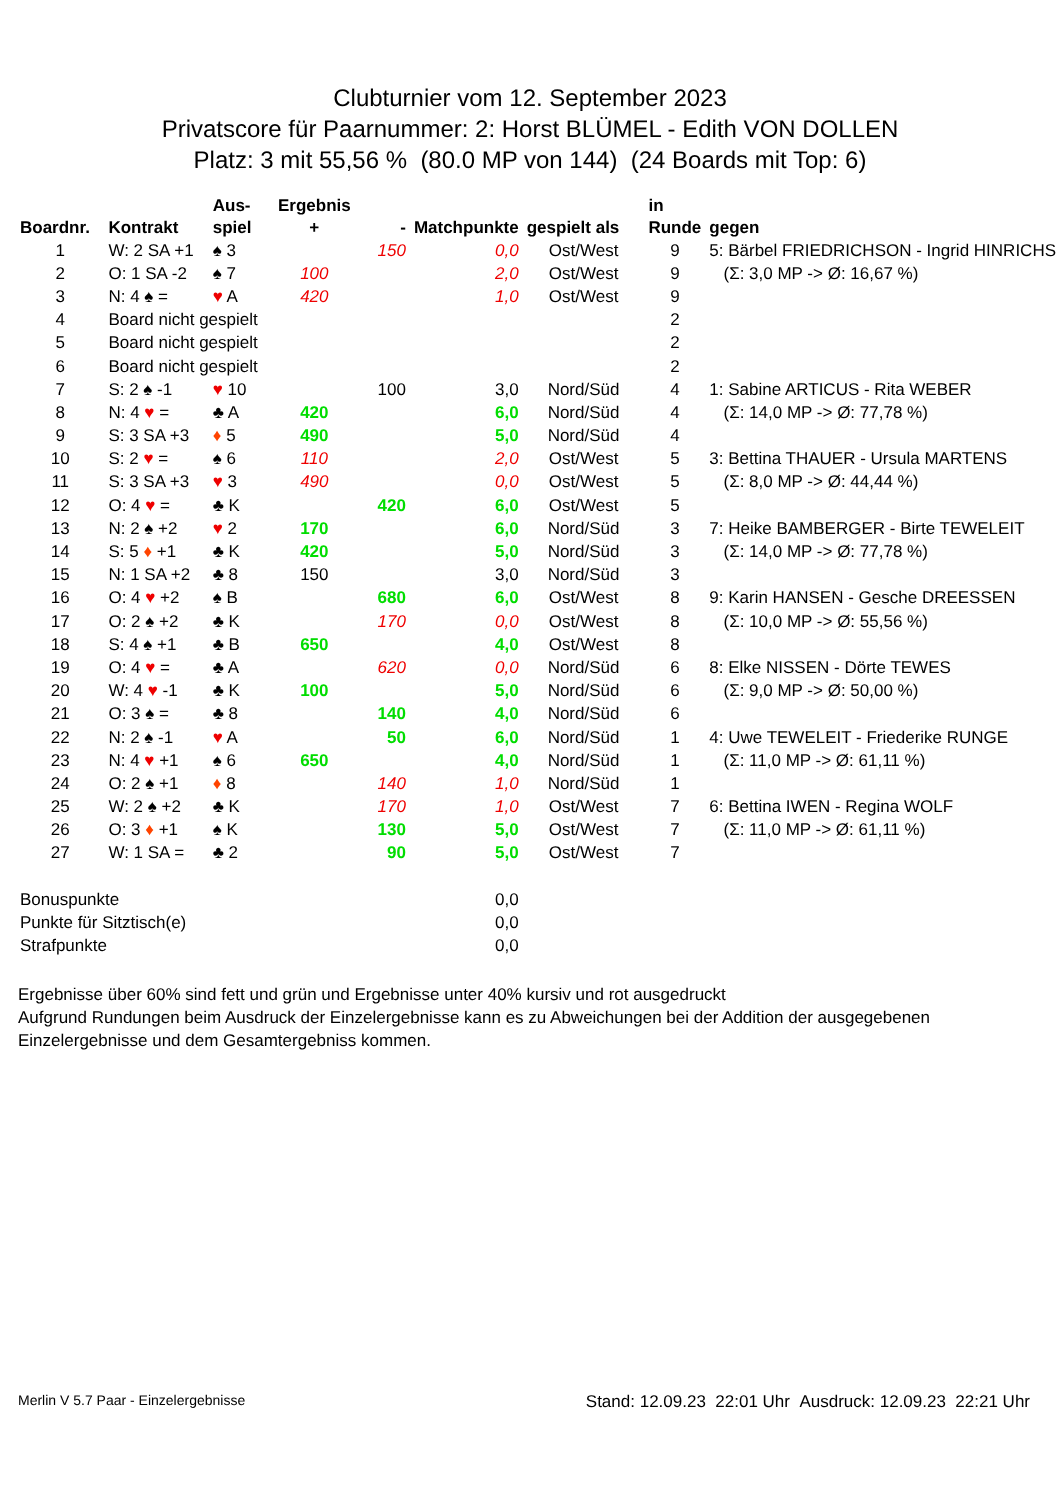Clubturnier vom 12. September 2023
Privatscore für Paarnummer: 2: Horst BLÜMEL - Edith VON DOLLEN
Platz: 3 mit 55,56 % (80.0 MP von 144) (24 Boards mit Top: 6)
| Boardnr. | Kontrakt | Aus- spiel | Ergebnis + | - | Matchpunkte | gespielt als | in Runde | gegen |
| --- | --- | --- | --- | --- | --- | --- | --- | --- |
| 1 | W: 2 SA +1 | ♠ 3 | | 150 | 0,0 | Ost/West | 9 | 5: Bärbel FRIEDRICHSON - Ingrid HINRICHS |
| 2 | O: 1 SA -2 | ♠ 7 | 100 | | 2,0 | Ost/West | 9 | (Σ: 3,0 MP -> Ø: 16,67 %) |
| 3 | N: 4 ♠ = | ♥ A | 420 | | 1,0 | Ost/West | 9 | |
| 4 | Board nicht gespielt | | | | | | 2 | |
| 5 | Board nicht gespielt | | | | | | 2 | |
| 6 | Board nicht gespielt | | | | | | 2 | |
| 7 | S: 2 ♠ -1 | ♥ 10 | | 100 | 3,0 | Nord/Süd | 4 | 1: Sabine ARTICUS - Rita WEBER |
| 8 | N: 4 ♥ = | ♣ A | 420 | | 6,0 | Nord/Süd | 4 | (Σ: 14,0 MP -> Ø: 77,78 %) |
| 9 | S: 3 SA +3 | ♦ 5 | 490 | | 5,0 | Nord/Süd | 4 | |
| 10 | S: 2 ♥ = | ♠ 6 | 110 | | 2,0 | Ost/West | 5 | 3: Bettina THAUER - Ursula MARTENS |
| 11 | S: 3 SA +3 | ♥ 3 | 490 | | 0,0 | Ost/West | 5 | (Σ: 8,0 MP -> Ø: 44,44 %) |
| 12 | O: 4 ♥ = | ♣ K | | 420 | 6,0 | Ost/West | 5 | |
| 13 | N: 2 ♠ +2 | ♥ 2 | 170 | | 6,0 | Nord/Süd | 3 | 7: Heike BAMBERGER - Birte TEWELEIT |
| 14 | S: 5 ♦ +1 | ♣ K | 420 | | 5,0 | Nord/Süd | 3 | (Σ: 14,0 MP -> Ø: 77,78 %) |
| 15 | N: 1 SA +2 | ♣ 8 | 150 | | 3,0 | Nord/Süd | 3 | |
| 16 | O: 4 ♥ +2 | ♠ B | | 680 | 6,0 | Ost/West | 8 | 9: Karin HANSEN - Gesche DREESSEN |
| 17 | O: 2 ♠ +2 | ♣ K | | 170 | 0,0 | Ost/West | 8 | (Σ: 10,0 MP -> Ø: 55,56 %) |
| 18 | S: 4 ♠ +1 | ♣ B | 650 | | 4,0 | Ost/West | 8 | |
| 19 | O: 4 ♥ = | ♣ A | | 620 | 0,0 | Nord/Süd | 6 | 8: Elke NISSEN - Dörte TEWES |
| 20 | W: 4 ♥ -1 | ♣ K | 100 | | 5,0 | Nord/Süd | 6 | (Σ: 9,0 MP -> Ø: 50,00 %) |
| 21 | O: 3 ♠ = | ♣ 8 | | 140 | 4,0 | Nord/Süd | 6 | |
| 22 | N: 2 ♠ -1 | ♥ A | | 50 | 6,0 | Nord/Süd | 1 | 4: Uwe TEWELEIT - Friederike RUNGE |
| 23 | N: 4 ♥ +1 | ♠ 6 | 650 | | 4,0 | Nord/Süd | 1 | (Σ: 11,0 MP -> Ø: 61,11 %) |
| 24 | O: 2 ♠ +1 | ♦ 8 | | 140 | 1,0 | Nord/Süd | 1 | |
| 25 | W: 2 ♠ +2 | ♣ K | | 170 | 1,0 | Ost/West | 7 | 6: Bettina IWEN - Regina WOLF |
| 26 | O: 3 ♦ +1 | ♠ K | | 130 | 5,0 | Ost/West | 7 | (Σ: 11,0 MP -> Ø: 61,11 %) |
| 27 | W: 1 SA = | ♣ 2 | | 90 | 5,0 | Ost/West | 7 | |
| Bonuspunkte | | | | | 0,0 | | | |
| Punkte für Sitztisch(e) | | | | | 0,0 | | | |
| Strafpunkte | | | | | 0,0 | | | |
Ergebnisse über 60% sind fett und grün und Ergebnisse unter 40% kursiv und rot ausgedruckt
Aufgrund Rundungen beim Ausdruck der Einzelergebnisse kann es zu Abweichungen bei der Addition der ausgegebenen Einzelergebnisse und dem Gesamtergebniss kommen.
Merlin V 5.7 Paar - Einzelergebnisse Stand: 12.09.23 22:01 Uhr Ausdruck: 12.09.23 22:21 Uhr